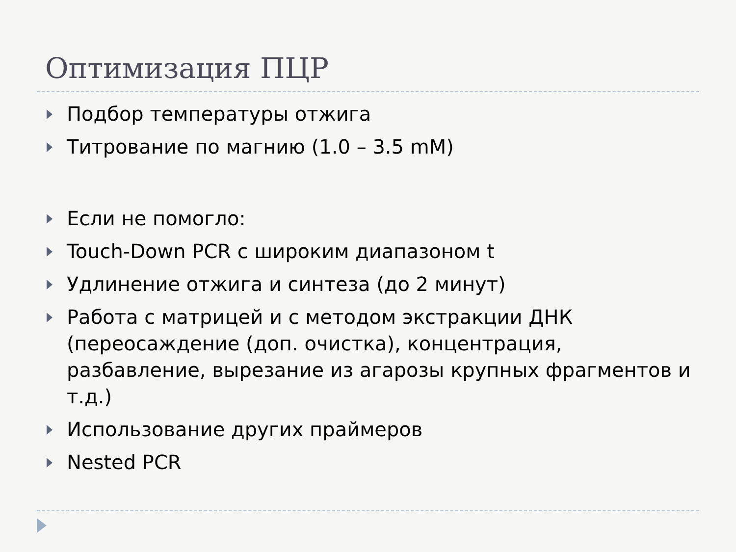Оптимизация ПЦР
Подбор температуры отжига
Титрование по магнию (1.0 – 3.5 mM)
Если не помогло:
Touch-Down PCR с широким диапазоном t
Удлинение отжига и синтеза (до 2 минут)
Работа с матрицей и с методом экстракции ДНК (переосаждение (доп. очистка), концентрация, разбавление, вырезание из агарозы крупных фрагментов и т.д.)
Использование других праймеров
Nested PCR